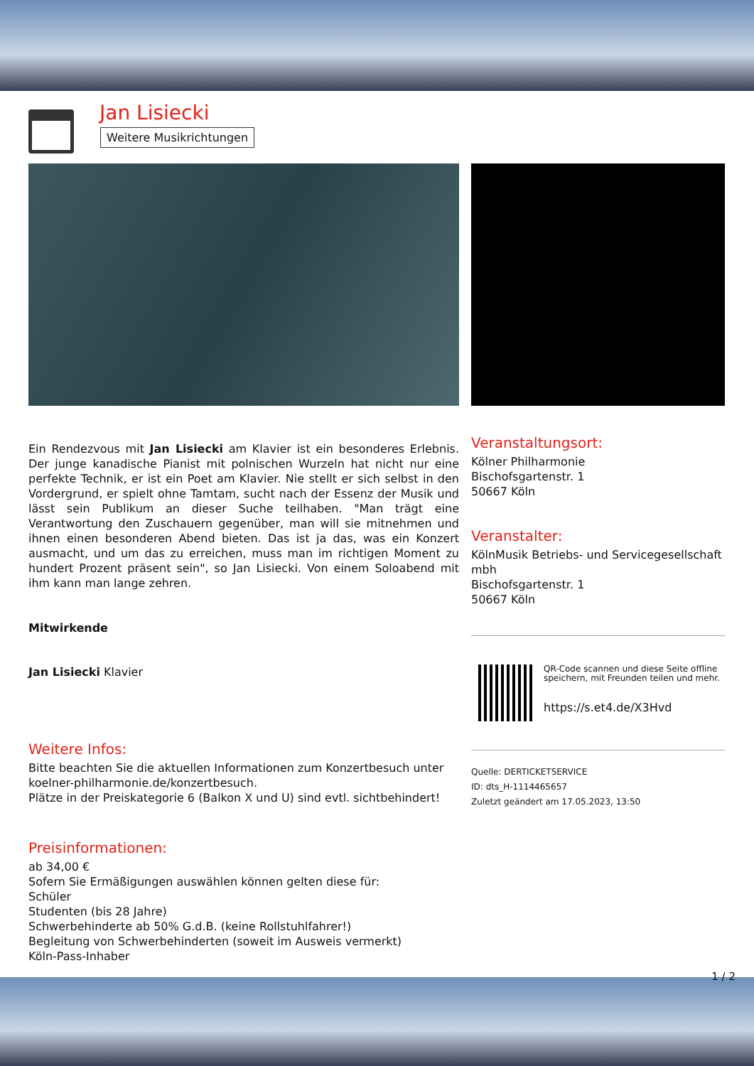Jan Lisiecki
Weitere Musikrichtungen
Ein Rendezvous mit Jan Lisiecki am Klavier ist ein besonderes Erlebnis. Der junge kanadische Pianist mit polnischen Wurzeln hat nicht nur eine perfekte Technik, er ist ein Poet am Klavier. Nie stellt er sich selbst in den Vordergrund, er spielt ohne Tamtam, sucht nach der Essenz der Musik und lässt sein Publikum an dieser Suche teilhaben. "Man trägt eine Verantwortung den Zuschauern gegenüber, man will sie mitnehmen und ihnen einen besonderen Abend bieten. Das ist ja das, was ein Konzert ausmacht, und um das zu erreichen, muss man im richtigen Moment zu hundert Prozent präsent sein", so Jan Lisiecki. Von einem Soloabend mit ihm kann man lange zehren.
Mitwirkende
Jan Lisiecki Klavier
Weitere Infos:
Bitte beachten Sie die aktuellen Informationen zum Konzertbesuch unter koelner-philharmonie.de/konzertbesuch.
Plätze in der Preiskategorie 6 (Balkon X und U) sind evtl. sichtbehindert!
Preisinformationen:
ab 34,00 €
Sofern Sie Ermäßigungen auswählen können gelten diese für:
Schüler
Studenten (bis 28 Jahre)
Schwerbehinderte ab 50% G.d.B. (keine Rollstuhlfahrer!)
Begleitung von Schwerbehinderten (soweit im Ausweis vermerkt)
Köln-Pass-Inhaber
Veranstaltungsort:
Kölner Philharmonie
Bischofsgartenstr. 1
50667 Köln
Veranstalter:
KölnMusik Betriebs- und Servicegesellschaft mbh
Bischofsgartenstr. 1
50667 Köln
QR-Code scannen und diese Seite offline speichern, mit Freunden teilen und mehr.
https://s.et4.de/X3Hvd
Quelle: DERTICKETSERVICE
ID: dts_H-1114465657
Zuletzt geändert am 17.05.2023, 13:50
1 / 2